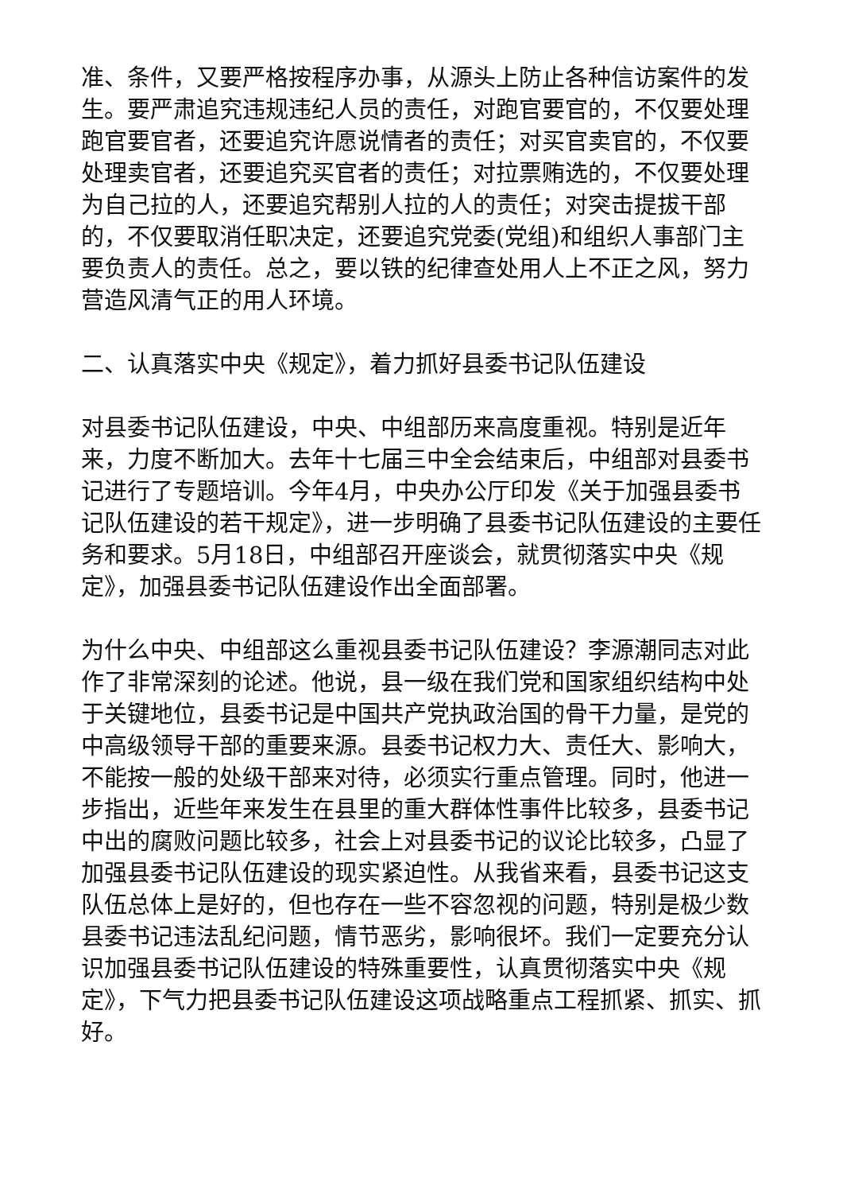准、条件，又要严格按程序办事，从源头上防止各种信访案件的发生。要严肃追究违规违纪人员的责任，对跑官要官的，不仅要处理跑官要官者，还要追究许愿说情者的责任；对买官卖官的，不仅要处理卖官者，还要追究买官者的责任；对拉票贿选的，不仅要处理为自己拉的人，还要追究帮别人拉的人的责任；对突击提拔干部的，不仅要取消任职决定，还要追究党委(党组)和组织人事部门主要负责人的责任。总之，要以铁的纪律查处用人上不正之风，努力营造风清气正的用人环境。
二、认真落实中央《规定》，着力抓好县委书记队伍建设
对县委书记队伍建设，中央、中组部历来高度重视。特别是近年来，力度不断加大。去年十七届三中全会结束后，中组部对县委书记进行了专题培训。今年4月，中央办公厅印发《关于加强县委书记队伍建设的若干规定》，进一步明确了县委书记队伍建设的主要任务和要求。5月18日，中组部召开座谈会，就贯彻落实中央《规定》，加强县委书记队伍建设作出全面部署。
为什么中央、中组部这么重视县委书记队伍建设？李源潮同志对此作了非常深刻的论述。他说，县一级在我们党和国家组织结构中处于关键地位，县委书记是中国共产党执政治国的骨干力量，是党的中高级领导干部的重要来源。县委书记权力大、责任大、影响大，不能按一般的处级干部来对待，必须实行重点管理。同时，他进一步指出，近些年来发生在县里的重大群体性事件比较多，县委书记中出的腐败问题比较多，社会上对县委书记的议论比较多，凸显了加强县委书记队伍建设的现实紧迫性。从我省来看，县委书记这支队伍总体上是好的，但也存在一些不容忽视的问题，特别是极少数县委书记违法乱纪问题，情节恶劣，影响很坏。我们一定要充分认识加强县委书记队伍建设的特殊重要性，认真贯彻落实中央《规定》，下气力把县委书记队伍建设这项战略重点工程抓紧、抓实、抓好。